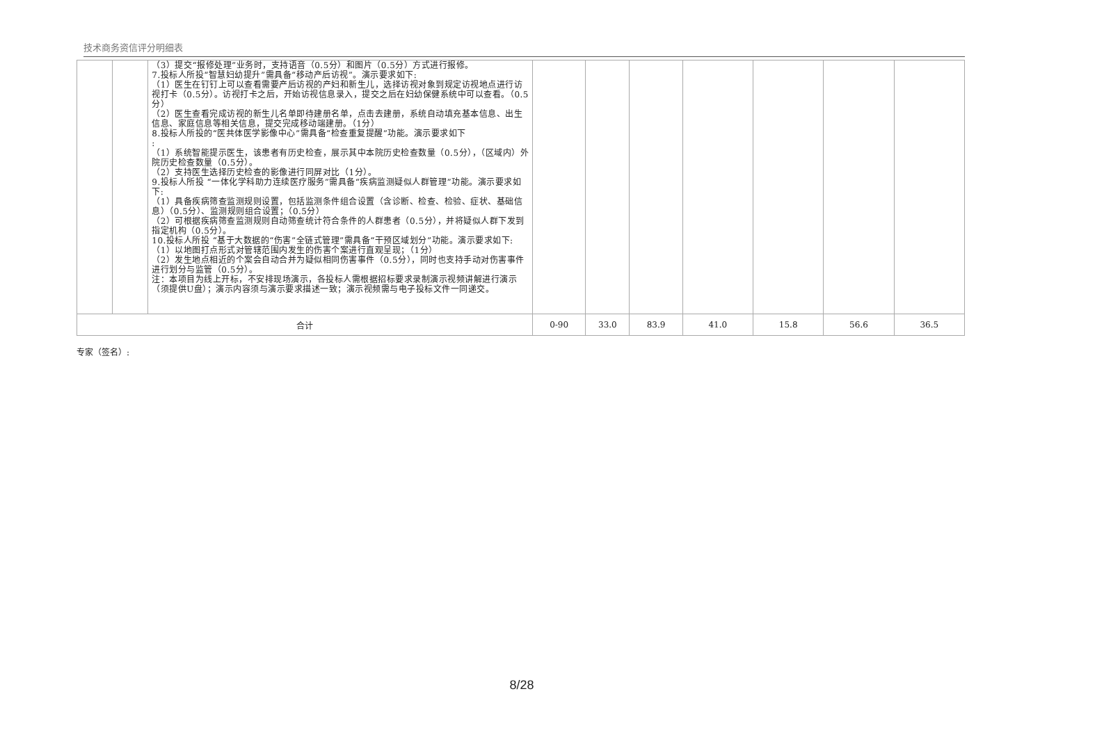技术商务资信评分明细表
| | | （3）提交“报修处理”业务时，支持语音（0.5分）和图片（0.5分）方式进行报修。 7.投标人所投“智慧妇幼提升”需具备“移动产后访视”。演示要求如下: （1）医生在钉钉上可以查看需要产后访视的产妇和新生儿，选择访视对象到规定访视地点进行访视打卡（0.5分）。访视打卡之后，开始访视信息录入，提交之后在妇幼保健系统中可以查看。（0.5分） （2）医生查看完成访视的新生儿名单即待建册名单，点击去建册，系统自动填充基本信息、出生信息、家庭信息等相关信息，提交完成移动端建册。（1分） 8.投标人所投的“医共体医学影像中心”需具备“检查重复提醒”功能。演示要求如下 : （1）系统智能提示医生，该患者有历史检查，展示其中本院历史检查数量（0.5分），（区域内）外院历史检查数量（0.5分）。 （2）支持医生选择历史检查的影像进行同屏对比（1分）。 9.投标人所投 “一体化学科助力连续医疗服务”需具备“疾病监测疑似人群管理”功能。演示要求如下: （1）具备疾病筛查监测规则设置，包括监测条件组合设置（含诊断、检查、检验、症状、基础信息）（0.5分）、监测规则组合设置；（0.5分） （2）可根据疾病筛查监测规则自动筛查统计符合条件的人群患者（0.5分），并将疑似人群下发到指定机构（0.5分）。 10.投标人所投 “基于大数据的“伤害”全链式管理”需具备“干预区域划分”功能。演示要求如下: （1）以地图打点形式对管辖范围内发生的伤害个案进行直观呈现；（1分） （2）发生地点相近的个案会自动合并为疑似相同伤害事件（0.5分），同时也支持手动对伤害事件进行划分与监管（0.5分）。 注：本项目为线上开标，不安排现场演示，各投标人需根据招标要求录制演示视频讲解进行演示（须提供U盘）；演示内容须与演示要求描述一致；演示视频需与电子投标文件一同递交。 | | | | | | | |
| 合计 | | | 0-90 | 33.0 | 83.9 | 41.0 | 15.8 | 56.6 | 36.5 |
专家（签名）:
8/28